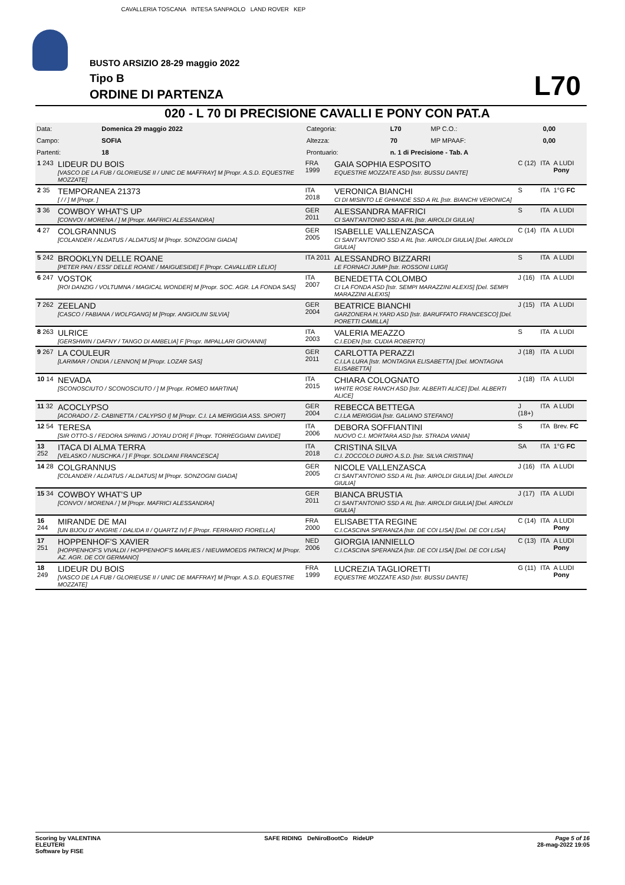CAVALLERIA TOSCANA INTESA SANPAOLO LAND ROVER KEP
BUSTO ARSIZIO 28-29 maggio 2022
Tipo B
ORDINE DI PARTENZA L70
020 - L 70 DI PRECISIONE CAVALLI E PONY CON PAT.A
| Data: | Domenica 29 maggio 2022 | Categoria: | L70 | MP C.O.: | 0,00 |
| Campo: | SOFIA | Altezza: | 70 | MP MPAAF: | 0,00 |
| Partenti: | 18 | Prontuario: | n. 1 di Precisione - Tab. A | | |
| 1 243 | LIDEUR DU BOIS [VASCO DE LA FUB / GLORIEUSE II / UNIC DE MAFFRAY] M [Propr. A.S.D. EQUESTRE MOZZATE] | FRA 1999 | GAIA SOPHIA ESPOSITO EQUESTRE MOZZATE ASD [Istr. BUSSU DANTE] | C (12) | ITA | A LUDI Pony |
| 2 35 | TEMPORANEA 21373 [ / / ] M [Propr. ] | ITA 2018 | VERONICA BIANCHI CI DI MISINTO LE GHIANDE SSD A RL [Istr. BIANCHI VERONICA] | S | ITA | 1°G FC |
| 3 36 | COWBOY WHAT'S UP [CONVOI / MORENA / ] M [Propr. MAFRICI ALESSANDRA] | GER 2011 | ALESSANDRA MAFRICI CI SANT'ANTONIO SSD A RL [Istr. AIROLDI GIULIA] | S | ITA | A LUDI |
| 4 27 | COLGRANNUS [COLANDER / ALDATUS / ALDATUS] M [Propr. SONZOGNI GIADA] | GER 2005 | ISABELLE VALLENZASCA CI SANT'ANTONIO SSD A RL [Istr. AIROLDI GIULIA] [Del. AIROLDI GIULIA] | C (14) | ITA | A LUDI |
| 5 242 | BROOKLYN DELLE ROANE [PETER PAN / ESSI' DELLE ROANE / MAIGUESIDE] F [Propr. CAVALLIER LELIO] | ITA 2011 | ALESSANDRO BIZZARRI LE FORNACI JUMP [Istr. ROSSONI LUIGI] | S | ITA | A LUDI |
| 6 247 | VOSTOK [ROI DANZIG / VOLTUMNA / MAGICAL WONDER] M [Propr. SOC. AGR. LA FONDA SAS] | ITA 2007 | BENEDETTA COLOMBO CI LA FONDA ASD [Istr. SEMPI MARAZZINI ALEXIS] [Del. SEMPI MARAZZINI ALEXIS] | J (16) | ITA | A LUDI |
| 7 262 | ZEELAND [CASCO / FABIANA / WOLFGANG] M [Propr. ANGIOLINI SILVIA] | GER 2004 | BEATRICE BIANCHI GARZONERA H.YARD ASD [Istr. BARUFFATO FRANCESCO] [Del. PORETTI CAMILLA] | J (15) | ITA | A LUDI |
| 8 263 | ULRICE [GERSHWIN / DAFNY / TANGO DI AMBELIA] F [Propr. IMPALLARI GIOVANNI] | ITA 2003 | VALERIA MEAZZO C.I.EDEN [Istr. CUDIA ROBERTO] | S | ITA | A LUDI |
| 9 267 | LA COULEUR [LARIMAR / ONDIA / LENNON] M [Propr. LOZAR SAS] | GER 2011 | CARLOTTA PERAZZI C.I.LA LURA [Istr. MONTAGNA ELISABETTA] [Del. MONTAGNA ELISABETTA] | J (18) | ITA | A LUDI |
| 10 14 | NEVADA [SCONOSCIUTO / SCONOSCIUTO / ] M [Propr. ROMEO MARTINA] | ITA 2015 | CHIARA COLOGNATO WHITE ROSE RANCH ASD [Istr. ALBERTI ALICE] [Del. ALBERTI ALICE] | J (18) | ITA | A LUDI |
| 11 32 | ACOCLYPSO [ACORADO / Z- CABINETTA / CALYPSO I] M [Propr. C.I. LA MERIGGIA ASS. SPORT] | GER 2004 | REBECCA BETTEGA C.I.LA MERIGGIA [Istr. GALIANO STEFANO] | J (18+) | ITA | A LUDI |
| 12 54 | TERESA [SIR OTTO-S / FEDORA SPRING / JOYAU D'OR] F [Propr. TORREGGIANI DAVIDE] | ITA 2006 | DEBORA SOFFIANTINI NUOVO C.I. MORTARA ASD [Istr. STRADA VANIA] | S | ITA | Brev. FC |
| 13 252 | ITACA DI ALMA TERRA [VELASKO / NUSCHKA / ] F [Propr. SOLDANI FRANCESCA] | ITA 2018 | CRISTINA SILVA C.I. ZOCCOLO DURO A.S.D. [Istr. SILVA CRISTINA] | SA | ITA | 1°G FC |
| 14 28 | COLGRANNUS [COLANDER / ALDATUS / ALDATUS] M [Propr. SONZOGNI GIADA] | GER 2005 | NICOLE VALLENZASCA CI SANT'ANTONIO SSD A RL [Istr. AIROLDI GIULIA] [Del. AIROLDI GIULIA] | J (16) | ITA | A LUDI |
| 15 34 | COWBOY WHAT'S UP [CONVOI / MORENA / ] M [Propr. MAFRICI ALESSANDRA] | GER 2011 | BIANCA BRUSTIA CI SANT'ANTONIO SSD A RL [Istr. AIROLDI GIULIA] [Del. AIROLDI GIULIA] | J (17) | ITA | A LUDI |
| 16 244 | MIRANDE DE MAI [UN BIJOU D' ANGRIE / DALIDA II / QUARTZ IV] F [Propr. FERRARIO FIORELLA] | FRA 2000 | ELISABETTA REGINE C.I.CASCINA SPERANZA [Istr. DE COI LISA] [Del. DE COI LISA] | C (14) | ITA | A LUDI Pony |
| 17 251 | HOPPENHOF'S XAVIER [HOPPENHOF'S VIVALDI / HOPPENHOF'S MARLIES / NIEUWMOEDS PATRICK] M [Propr. AZ. AGR. DE COI GERMANO] | NED 2006 | GIORGIA IANNIELLO C.I.CASCINA SPERANZA [Istr. DE COI LISA] [Del. DE COI LISA] | C (13) | ITA | A LUDI Pony |
| 18 249 | LIDEUR DU BOIS [VASCO DE LA FUB / GLORIEUSE II / UNIC DE MAFFRAY] M [Propr. A.S.D. EQUESTRE MOZZATE] | FRA 1999 | LUCREZIA TAGLIORETTI EQUESTRE MOZZATE ASD [Istr. BUSSU DANTE] | G (11) | ITA | A LUDI Pony |
Scoring by VALENTINA
ELEUTERI
Software by FISE
SAFE RIDING DeNiroBootCo RideUP
Page 5 of 16
28-mag-2022 19:05